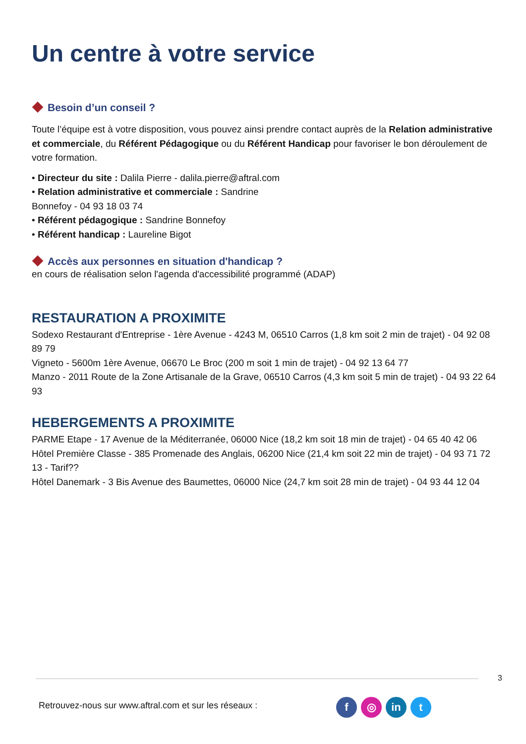Un centre à votre service
Besoin d’un conseil ?
Toute l’équipe est à votre disposition, vous pouvez ainsi prendre contact auprès de la Relation administrative et commerciale, du Référent Pédagogique ou du Référent Handicap pour favoriser le bon déroulement de votre formation.
• Directeur du site : Dalila Pierre - dalila.pierre@aftral.com
• Relation administrative et commerciale : Sandrine
Bonnefoy - 04 93 18 03 74
• Référent pédagogique : Sandrine Bonnefoy
• Référent handicap : Laureline Bigot
Accès aux personnes en situation d'handicap ?
en cours de réalisation selon l'agenda d'accessibilité programmé (ADAP)
RESTAURATION A PROXIMITE
Sodexo Restaurant d'Entreprise - 1ère Avenue - 4243 M, 06510 Carros (1,8 km soit 2 min de trajet) - 04 92 08 89 79
Vigneto - 5600m 1ère Avenue, 06670 Le Broc (200 m soit 1 min de trajet) - 04 92 13 64 77
Manzo - 2011 Route de la Zone Artisanale de la Grave, 06510 Carros (4,3 km soit 5 min de trajet) - 04 93 22 64 93
HEBERGEMENTS A PROXIMITE
PARME Etape - 17 Avenue de la Méditerranée, 06000 Nice (18,2 km soit 18 min de trajet) - 04 65 40 42 06
Hôtel Première Classe - 385 Promenade des Anglais, 06200 Nice (21,4 km soit 22 min de trajet) - 04 93 71 72 13 - Tarif??
Hôtel Danemark - 3 Bis Avenue des Baumettes, 06000 Nice (24,7 km soit 28 min de trajet) - 04 93 44 12 04
3
Retrouvez-nous sur www.aftral.com et sur les réseaux :
f ◎ in t